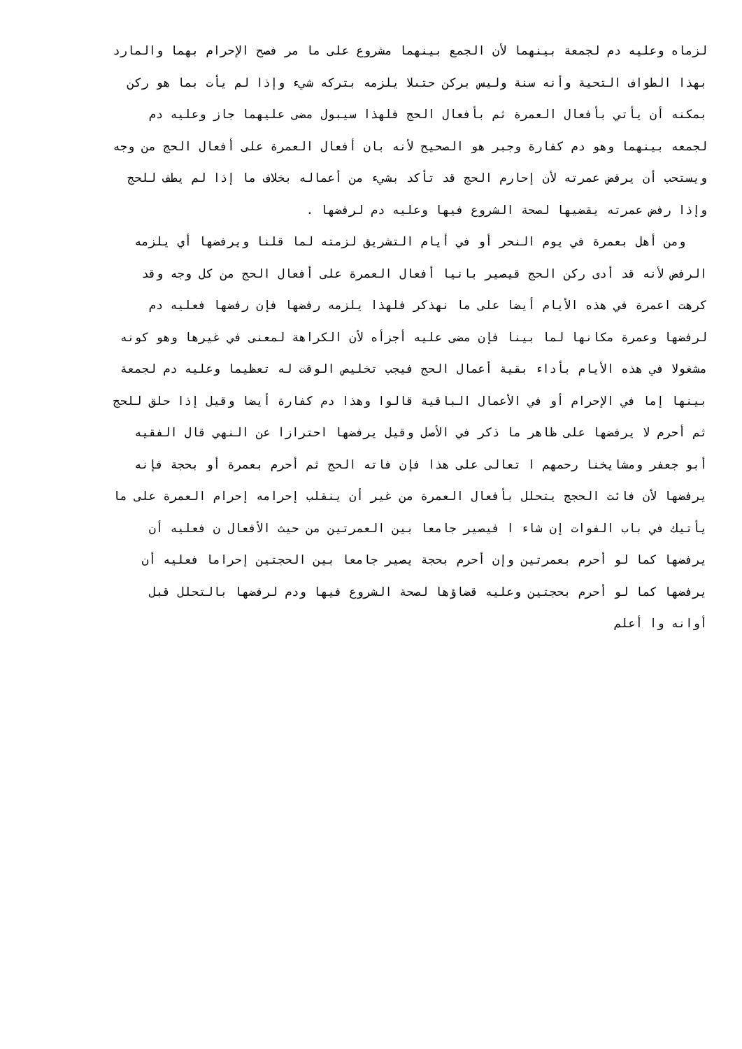لزماه وعليه دم لجمعة بينهما لأن الجمع بينهما مشروع على ما مر فصح الإحرام بهما والمارد
بهذا الطواف التحية وأنه سنة وليس بركن حتىلا يلزمه بتركه شيء وإذا لم يأت بما هو ركن
بمكنه أن يأتي بأفعال العمرة ثم بأفعال الحج فلهذا سيبول مضى عليهما جاز وعليه دم
لجمعه بينهما وهو دم كفارة وجبر هو الصحيح لأنه بان أفعال العمرة على أفعال الحج من وجه
ويستحب أن يرفض عمرته لأن إحارم الحج قد تأكد بشيء من أعماله بخلاف ما إذا لم يطف للحج
وإذا رفض عمرته يقضيها لصحة الشروع فيها وعليه دم لرفضها .
ومن أهل بعمرة في يوم النحر أو في أيام التشريق لزمته لما قلنا ويرفضها أي يلزمه
الرفض لأنه قد أدى ركن الحج قيصير بانيا أفعال العمرة على أفعال الحج من كل وجه وقد
كرهت اعمرة في هذه الأيام أيضا على ما نهذكر فلهذا يلزمه رفضها فإن رفضها فعليه دم
لرفضها وعمرة مكانها لما بينا فإن مضى عليه أجزأه لأن الكراهة لمعنى في غيرها وهو كونه
مشغولا في هذه الأيام بأداء بقية أعمال الحج فيجب تخليص الوقت له تعظيما وعليه دم لجمعة
بينها إما في الإحرام أو في الأعمال الباقية قالوا وهذا دم كفارة أيضا وقيل إذا حلق للحج
ثم أحرم لا يرفضها على ظاهر ما ذكر في الأصل وقيل يرفضها احترازا عن النهي قال الفقيه
أبو جعفر ومشايخنا رحمهم ا تعالى على هذا فإن فاته الحج ثم أحرم بعمرة أو بحجة فإنه
يرفضها لأن فائت الحجج يتحلل بأفعال العمرة من غير أن ينقلب إحرامه إحرام العمرة على ما
يأتيك في باب الفوات إن شاء ا فيصير جامعا بين العمرتين من حيث الأفعال ن فعليه أن
يرفضها كما لو أحرم بعمرتين وإن أحرم بحجة يصير جامعا بين الحجتين إحراما فعليه أن
يرفضها كما لو أحرم بحجتين وعليه قضاؤها لصحة الشروع فيها ودم لرفضها بالتحلل قبل
أوانه وا أعلم